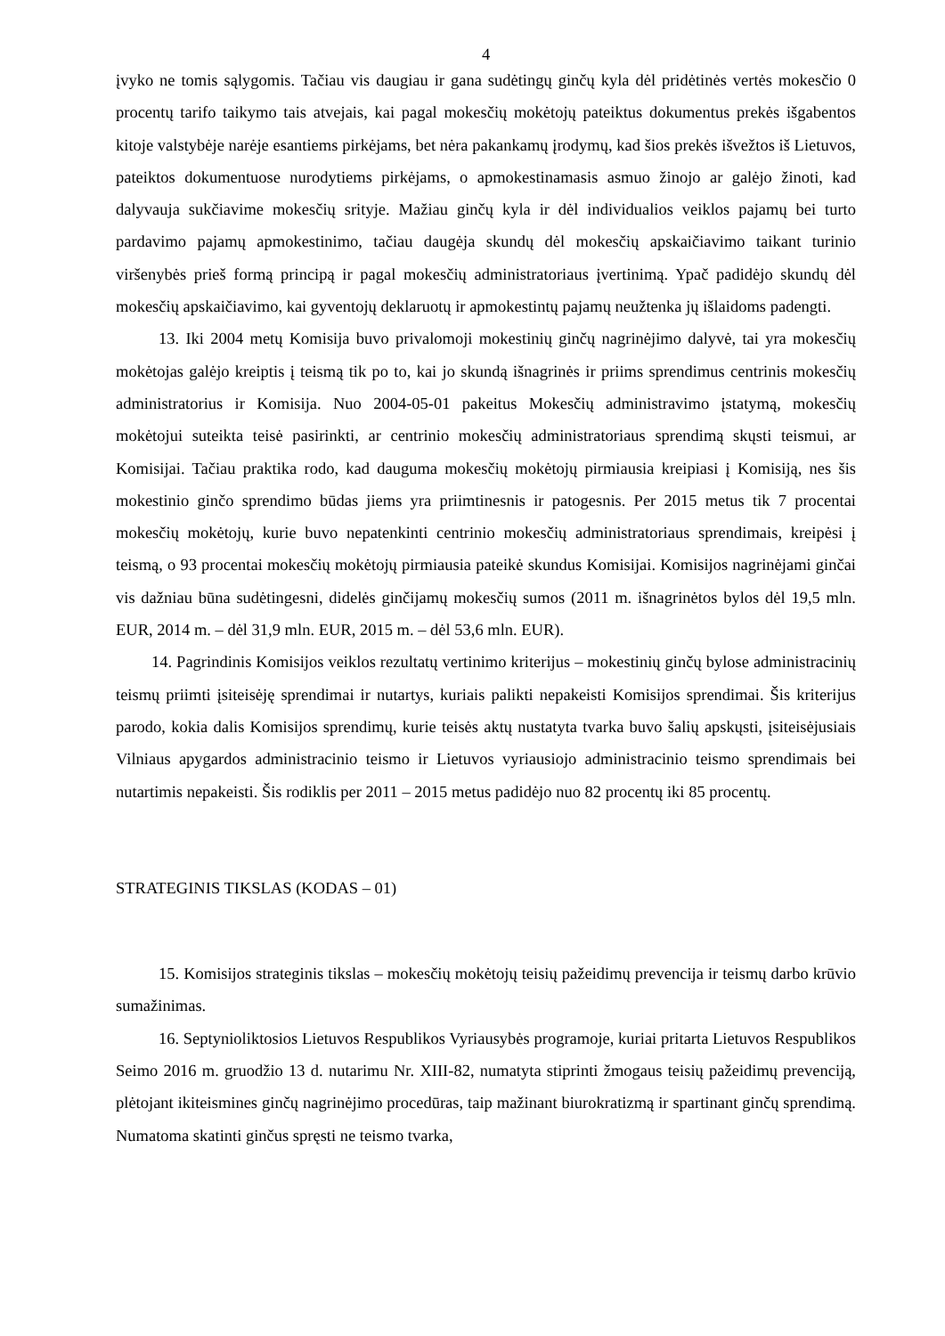4
įvyko ne tomis sąlygomis. Tačiau vis daugiau ir gana sudėtingų ginčų kyla dėl pridėtinės vertės mokesčio 0 procentų tarifo taikymo tais atvejais, kai pagal mokesčių mokėtojų pateiktus dokumentus prekės išgabentos kitoje valstybėje narėje esantiems pirkėjams, bet nėra pakankamų įrodymų, kad šios prekės išvežtos iš Lietuvos, pateiktos dokumentuose nurodytiems pirkėjams, o apmokestinamasis asmuo žinojo ar galėjo žinoti, kad dalyvauja sukčiavime mokesčių srityje. Mažiau ginčų kyla ir dėl individualios veiklos pajamų bei turto pardavimo pajamų apmokestinimo, tačiau daugėja skundų dėl mokesčių apskaičiavimo taikant turinio viršenybės prieš formą principą ir pagal mokesčių administratoriaus įvertinimą. Ypač padidėjo skundų dėl mokesčių apskaičiavimo, kai gyventojų deklaruotų ir apmokestintų pajamų neužtenka jų išlaidoms padengti.
13. Iki 2004 metų Komisija buvo privalomoji mokestinių ginčų nagrinėjimo dalyvė, tai yra mokesčių mokėtojas galėjo kreiptis į teismą tik po to, kai jo skundą išnagrinės ir priims sprendimus centrinis mokesčių administratorius ir Komisija. Nuo 2004-05-01 pakeitus Mokesčių administravimo įstatymą, mokesčių mokėtojui suteikta teisė pasirinkti, ar centrinio mokesčių administratoriaus sprendimą skųsti teismui, ar Komisijai. Tačiau praktika rodo, kad dauguma mokesčių mokėtojų pirmiausia kreipiasi į Komisiją, nes šis mokestinio ginčo sprendimo būdas jiems yra priimtinesnis ir patogesnis. Per 2015 metus tik 7 procentai mokesčių mokėtojų, kurie buvo nepatenkinti centrinio mokesčių administratoriaus sprendimais, kreipėsi į teismą, o 93 procentai mokesčių mokėtojų pirmiausia pateikė skundus Komisijai. Komisijos nagrinėjami ginčai vis dažniau būna sudėtingesni, didelės ginčijamų mokesčių sumos (2011 m. išnagrinėtos bylos dėl 19,5 mln. EUR, 2014 m. – dėl 31,9 mln. EUR, 2015 m. – dėl 53,6 mln. EUR).
14. Pagrindinis Komisijos veiklos rezultatų vertinimo kriterijus – mokestinių ginčų bylose administracinių teismų priimti įsiteisėję sprendimai ir nutartys, kuriais palikti nepakeisti Komisijos sprendimai. Šis kriterijus parodo, kokia dalis Komisijos sprendimų, kurie teisės aktų nustatyta tvarka buvo šalių apskųsti, įsiteisėjusiais Vilniaus apygardos administracinio teismo ir Lietuvos vyriausiojo administracinio teismo sprendimais bei nutartimis nepakeisti. Šis rodiklis per 2011 – 2015 metus padidėjo nuo 82 procentų iki 85 procentų.
STRATEGINIS TIKSLAS (KODAS – 01)
15. Komisijos strateginis tikslas – mokesčių mokėtojų teisių pažeidimų prevencija ir teismų darbo krūvio sumažinimas.
16. Septynioliktosios Lietuvos Respublikos Vyriausybės programoje, kuriai pritarta Lietuvos Respublikos Seimo 2016 m. gruodžio 13 d. nutarimu Nr. XIII-82, numatyta stiprinti žmogaus teisių pažeidimų prevenciją, plėtojant ikiteismines ginčų nagrinėjimo procedūras, taip mažinant biurokratizmą ir spartinant ginčų sprendimą. Numatoma skatinti ginčus spręsti ne teismo tvarka,